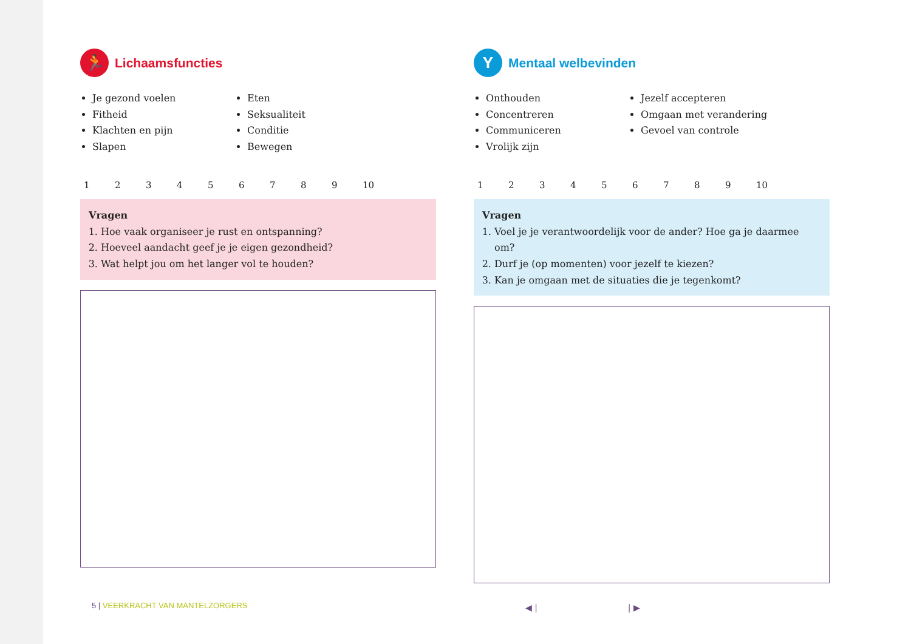🏃 Lichaamsfuncties
Je gezond voelen
Fitheid
Klachten en pijn
Slapen
Eten
Seksualiteit
Conditie
Bewegen
123456789 10
Vragen
1. Hoe vaak organiseer je rust en ontspanning?
2. Hoeveel aandacht geef je je eigen gezondheid?
3. Wat helpt jou om het langer vol te houden?
Y Mentaal welbevinden
Onthouden
Concentreren
Communiceren
Vrolijk zijn
Jezelf accepteren
Omgaan met verandering
Gevoel van controle
123456789 10
Vragen
1. Voel je je verantwoordelijk voor de ander? Hoe ga je daarmee om?
2. Durf je (op momenten) voor jezelf te kiezen?
3. Kan je omgaan met de situaties die je tegenkomt?
5 | VEERKRACHT VAN MANTELZORGERS
◀ | | ▶